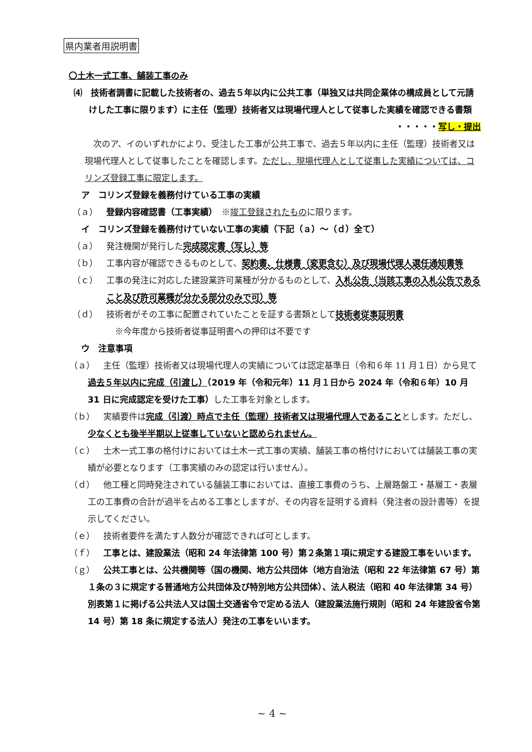県内業者用説明書
〇土木一式工事、舗装工事のみ
⑷　技術者調書に記載した技術者の、過去５年以内に公共工事（単独又は共同企業体の構成員として元請けした工事に限ります）に主任（監理）技術者又は現場代理人として従事した実績を確認できる書類
・・・・・写し・提出
次のア、イのいずれかにより、受注した工事が公共工事で、過去５年以内に主任（監理）技術者又は現場代理人として従事したことを確認します。ただし、現場代理人として従事した実績については、コリンズ登録工事に限定します。
ア　コリンズ登録を義務付けている工事の実績
（ａ）　登録内容確認書（工事実績）　※竣工登録されたものに限ります。
イ　コリンズ登録を義務付けていない工事の実績（下記（ａ）～（ｄ）全て）
（ａ）　発注機関が発行した完成認定書（写し）等
（ｂ）　工事内容が確認できるものとして、契約書、仕様書（変更含む）及び現場代理人選任通知書等
（ｃ）　工事の発注に対応した建設業許可業種が分かるものとして、入札公告（当該工事の入札公告であること及び許可業種が分かる部分のみで可）等
（ｄ）　技術者がその工事に配置されていたことを証する書類として技術者従事証明書
※今年度から技術者従事証明書への押印は不要です
ウ　注意事項
（ａ）　主任（監理）技術者又は現場代理人の実績については認定基準日（令和６年 11 月１日）から見て過去５年以内に完成（引渡し）（2019 年（令和元年）11 月１日から 2024 年（令和６年）10 月 31 日に完成認定を受けた工事）した工事を対象とします。
（ｂ）　実績要件は完成（引渡）時点で主任（監理）技術者又は現場代理人であることとします。ただし、少なくとも後半半期以上従事していないと認められません。
（ｃ）　土木一式工事の格付けにおいては土木一式工事の実績、舗装工事の格付けにおいては舗装工事の実績が必要となります（工事実績のみの認定は行いません）。
（ｄ）　他工種と同時発注されている舗装工事においては、直接工事費のうち、上層路盤工・基層工・表層工の工事費の合計が過半を占める工事としますが、その内容を証明する資料（発注者の設計書等）を提示してください。
（ｅ）　技術者要件を満たす人数分が確認できれば可とします。
（ｆ）　工事とは、建設業法（昭和 24 年法律第 100 号）第２条第１項に規定する建設工事をいいます。
（ｇ）　公共工事とは、公共機関等（国の機関、地方公共団体（地方自治法（昭和 22 年法律第 67 号）第１条の３に規定する普通地方公共団体及び特別地方公共団体）、法人税法（昭和 40 年法律第 34 号）別表第１に掲げる公共法人又は国土交通省令で定める法人（建設業法施行規則（昭和 24 年建設省令第 14 号）第 18 条に規定する法人）発注の工事をいいます。
~ 4 ~